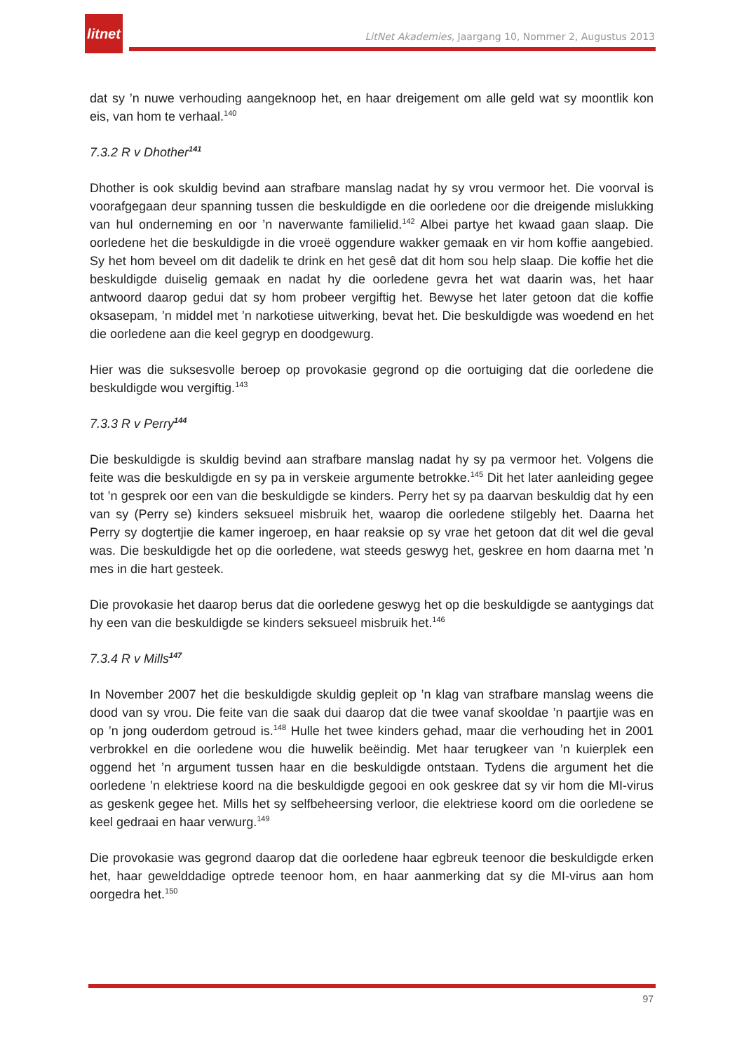litnet
LitNet Akademies, Jaargang 10, Nommer 2, Augustus 2013
dat sy ’n nuwe verhouding aangeknoop het, en haar dreigement om alle geld wat sy moontlik kon eis, van hom te verhaal.<sup>140</sup>
7.3.2 R v Dhother<sup>141</sup>
Dhother is ook skuldig bevind aan strafbare manslag nadat hy sy vrou vermoor het. Die voorval is voorafgegaan deur spanning tussen die beskuldigde en die oorledene oor die dreigende mislukking van hul onderneming en oor ’n naverwante familielid.<sup>142</sup> Albei partye het kwaad gaan slaap. Die oorledene het die beskuldigde in die vroeë oggendure wakker gemaak en vir hom koffie aangebied. Sy het hom beveel om dit dadelik te drink en het gesê dat dit hom sou help slaap. Die koffie het die beskuldigde duiselig gemaak en nadat hy die oorledene gevra het wat daarin was, het haar antwoord daarop gedui dat sy hom probeer vergiftig het. Bewyse het later getoon dat die koffie oksasepam, ’n middel met ’n narkotiese uitwerking, bevat het. Die beskuldigde was woedend en het die oorledene aan die keel gegryp en doodgewurg.
Hier was die suksesvolle beroep op provokasie gegrond op die oortuiging dat die oorledene die beskuldigde wou vergiftig.<sup>143</sup>
7.3.3 R v Perry<sup>144</sup>
Die beskuldigde is skuldig bevind aan strafbare manslag nadat hy sy pa vermoor het. Volgens die feite was die beskuldigde en sy pa in verskeie argumente betrokke.<sup>145</sup> Dit het later aanleiding gegee tot ’n gesprek oor een van die beskuldigde se kinders. Perry het sy pa daarvan beskuldig dat hy een van sy (Perry se) kinders seksueel misbruik het, waarop die oorledene stilgebly het. Daarna het Perry sy dogtertjie die kamer ingeroep, en haar reaksie op sy vrae het getoon dat dit wel die geval was. Die beskuldigde het op die oorledene, wat steeds geswyg het, geskree en hom daarna met ’n mes in die hart gesteek.
Die provokasie het daarop berus dat die oorledene geswyg het op die beskuldigde se aantygings dat hy een van die beskuldigde se kinders seksueel misbruik het.<sup>146</sup>
7.3.4 R v Mills<sup>147</sup>
In November 2007 het die beskuldigde skuldig gepleit op ’n klag van strafbare manslag weens die dood van sy vrou. Die feite van die saak dui daarop dat die twee vanaf skooldae ’n paartjie was en op ’n jong ouderdom getroud is.<sup>148</sup> Hulle het twee kinders gehad, maar die verhouding het in 2001 verbrokkel en die oorledene wou die huwelik beëindig. Met haar terugkeer van ’n kuierplek een oggend het ’n argument tussen haar en die beskuldigde ontstaan. Tydens die argument het die oorledene ’n elektriese koord na die beskuldigde gegooi en ook geskree dat sy vir hom die MI-virus as geskenk gegee het. Mills het sy selfbeheersing verloor, die elektriese koord om die oorledene se keel gedraai en haar verwurg.<sup>149</sup>
Die provokasie was gegrond daarop dat die oorledene haar egbreuk teenoor die beskuldigde erken het, haar gewelddadige optrede teenoor hom, en haar aanmerking dat sy die MI-virus aan hom oorgedra het.<sup>150</sup>
97